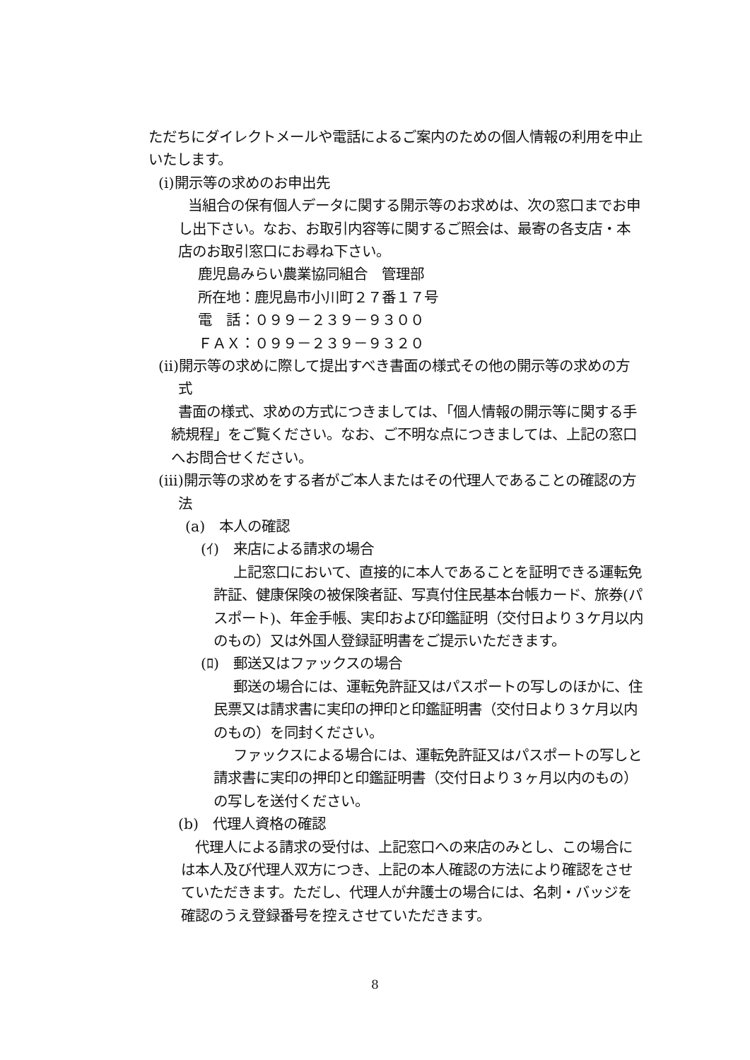ただちにダイレクトメールや電話によるご案内のための個人情報の利用を中止いたします。
(i)開示等の求めのお申出先
当組合の保有個人データに関する開示等のお求めは、次の窓口までお申し出下さい。なお、お取引内容等に関するご照会は、最寄の各支店・本店のお取引窓口にお尋ね下さい。
鹿児島みらい農業協同組合　管理部
所在地：鹿児島市小川町２７番１７号
電　話：０９９－２３９－９３００
ＦＡＸ：０９９－２３９－９３２０
(ii)開示等の求めに際して提出すべき書面の様式その他の開示等の求めの方式
書面の様式、求めの方式につきましては、「個人情報の開示等に関する手続規程」をご覧ください。なお、ご不明な点につきましては、上記の窓口へお問合せください。
(iii)開示等の求めをする者がご本人またはその代理人であることの確認の方法
(a)　本人の確認
(ｲ)　来店による請求の場合
上記窓口において、直接的に本人であることを証明できる運転免許証、健康保険の被保険者証、写真付住民基本台帳カード、旅券(パスポート)、年金手帳、実印および印鑑証明（交付日より３ケ月以内のもの）又は外国人登録証明書をご提示いただきます。
(ﾛ)　郵送又はファックスの場合
郵送の場合には、運転免許証又はパスポートの写しのほかに、住民票又は請求書に実印の押印と印鑑証明書（交付日より３ケ月以内のもの）を同封ください。
ファックスによる場合には、運転免許証又はパスポートの写しと請求書に実印の押印と印鑑証明書（交付日より３ヶ月以内のもの）の写しを送付ください。
(b)　代理人資格の確認
代理人による請求の受付は、上記窓口への来店のみとし、この場合には本人及び代理人双方につき、上記の本人確認の方法により確認をさせていただきます。ただし、代理人が弁護士の場合には、名刺・バッジを確認のうえ登録番号を控えさせていただきます。
8